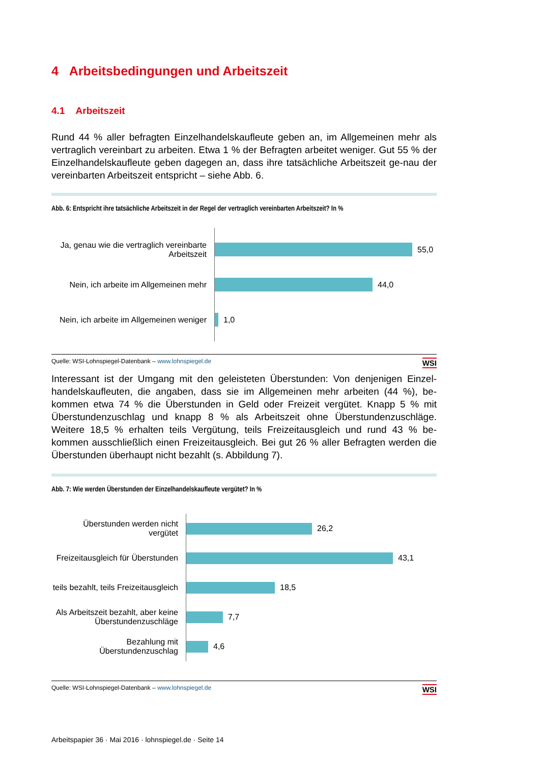4 Arbeitsbedingungen und Arbeitszeit
4.1 Arbeitszeit
Rund 44 % aller befragten Einzelhandelskaufleute geben an, im Allgemeinen mehr als vertraglich vereinbart zu arbeiten. Etwa 1 % der Befragten arbeitet weniger. Gut 55 % der Einzelhandelskaufleute geben dagegen an, dass ihre tatsächliche Arbeitszeit ge-nau der vereinbarten Arbeitszeit entspricht – siehe Abb. 6.
Abb. 6: Entspricht ihre tatsächliche Arbeitszeit in der Regel der vertraglich vereinbarten Arbeitszeit? In %
Ja, genau wie die vertraglich vereinbarte Arbeitszeit
55,0
Nein, ich arbeite im Allgemeinen mehr
44,0
Nein, ich arbeite im Allgemeinen weniger
1,0
Quelle: WSI-Lohnspiegel-Datenbank – www.lohnspiegel.de WSI
Interessant ist der Umgang mit den geleisteten Überstunden: Von denjenigen Einzel-handelskaufleuten, die angaben, dass sie im Allgemeinen mehr arbeiten (44 %), be-kommen etwa 74 % die Überstunden in Geld oder Freizeit vergütet. Knapp 5 % mit Überstundenzuschlag und knapp 8 % als Arbeitszeit ohne Überstundenzuschläge. Weitere 18,5 % erhalten teils Vergütung, teils Freizeitausgleich und rund 43 % be-kommen ausschließlich einen Freizeitausgleich. Bei gut 26 % aller Befragten werden die Überstunden überhaupt nicht bezahlt (s. Abbildung 7).
Abb. 7: Wie werden Überstunden der Einzelhandelskaufleute vergütet? In %
Überstunden werden nicht vergütet
26,2
Freizeitausgleich für Überstunden
43,1
teils bezahlt, teils Freizeitausgleich
18,5
Als Arbeitszeit bezahlt, aber keine Überstundenzuschläge
7,7
Bezahlung mit Überstundenzuschlag
4,6
Quelle: WSI-Lohnspiegel-Datenbank – www.lohnspiegel.de WSI
Arbeitspapier 36 · Mai 2016 · lohnspiegel.de · Seite 14